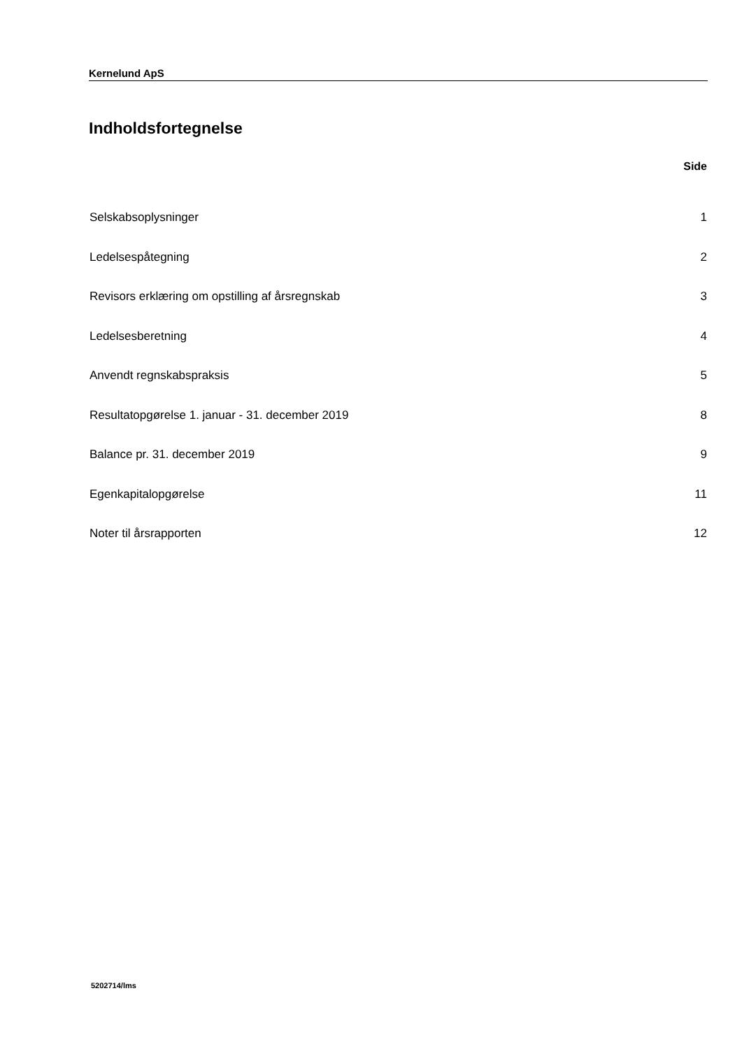Kernelund ApS
Indholdsfortegnelse
| | Side |
| --- | --- |
| Selskabsoplysninger | 1 |
| Ledelsespåtegning | 2 |
| Revisors erklæring om opstilling af årsregnskab | 3 |
| Ledelsesberetning | 4 |
| Anvendt regnskabspraksis | 5 |
| Resultatopgørelse 1. januar - 31. december 2019 | 8 |
| Balance pr. 31. december 2019 | 9 |
| Egenkapitalopgørelse | 11 |
| Noter til årsrapporten | 12 |
5202714/lms